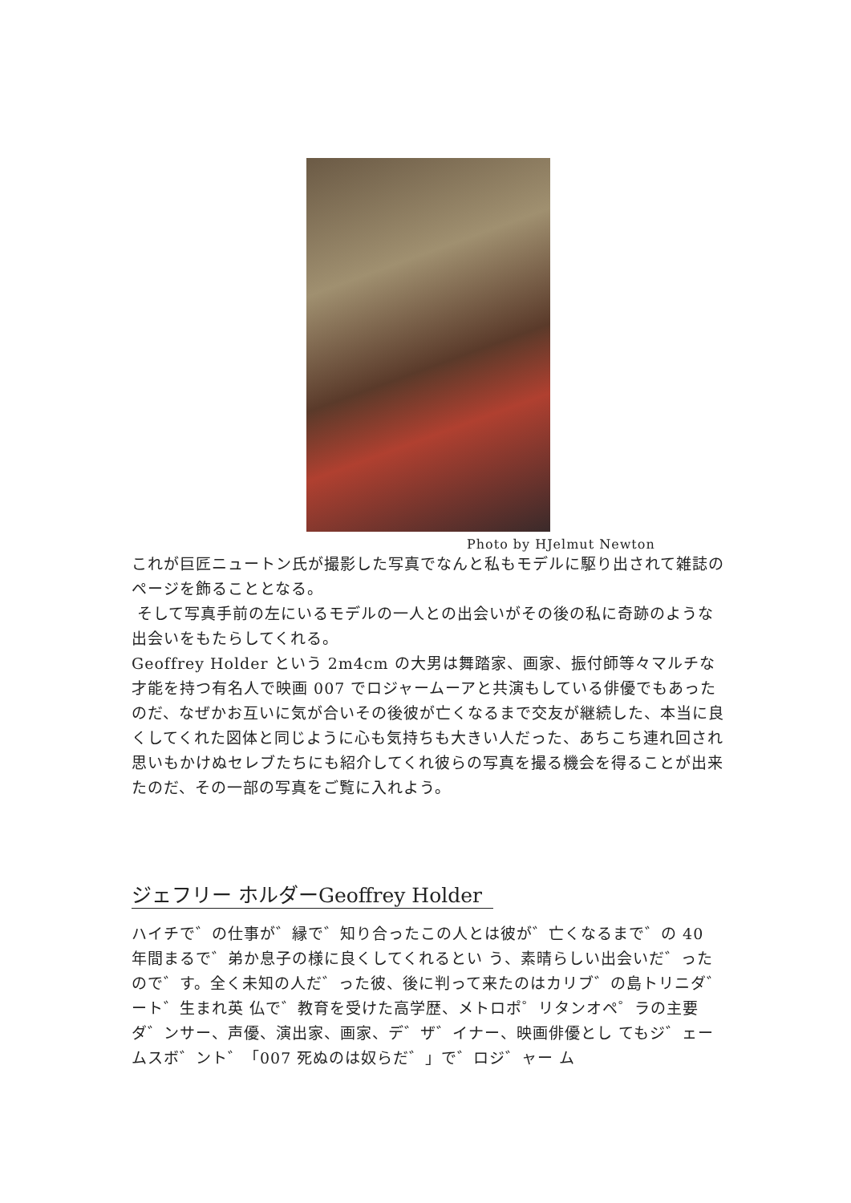Photo by HJelmut Newton
これが巨匠ニュートン氏が撮影した写真でなんと私もモデルに駆り出されて雑誌のページを飾ることとなる。
そして写真手前の左にいるモデルの一人との出会いがその後の私に奇跡のような出会いをもたらしてくれる。
Geoffrey Holder という 2m4cm の大男は舞踏家、画家、振付師等々マルチな才能を持つ有名人で映画 007 でロジャームーアと共演もしている俳優でもあったのだ、なぜかお互いに気が合いその後彼が亡くなるまで交友が継続した、本当に良くしてくれた図体と同じように心も気持ちも大きい人だった、あちこち連れ回され思いもかけぬセレブたちにも紹介してくれ彼らの写真を撮る機会を得ることが出来たのだ、その一部の写真をご覧に入れよう。
ジェフリー ホルダーGeoffrey Holder
ハイチで゛の仕事が゛縁で゛知り合ったこの人とは彼が゛亡くなるまで゛の 40 年間まるで゛弟か息子の様に良くしてくれるとい う、素晴らしい出会いだ゛ったので゛す。全く未知の人だ゛った彼、後に判って来たのはカリブ゛の島トリニダ゛ート゛生まれ英 仏で゛教育を受けた高学歴、メトロポ゜リタンオペ゜ラの主要ダ゛ンサー、声優、演出家、画家、デ゛ザ゛イナー、映画俳優とし てもジ゛ェームスボ゛ント゛「007 死ぬのは奴らだ゛」で゛ロジ゛ャー ム